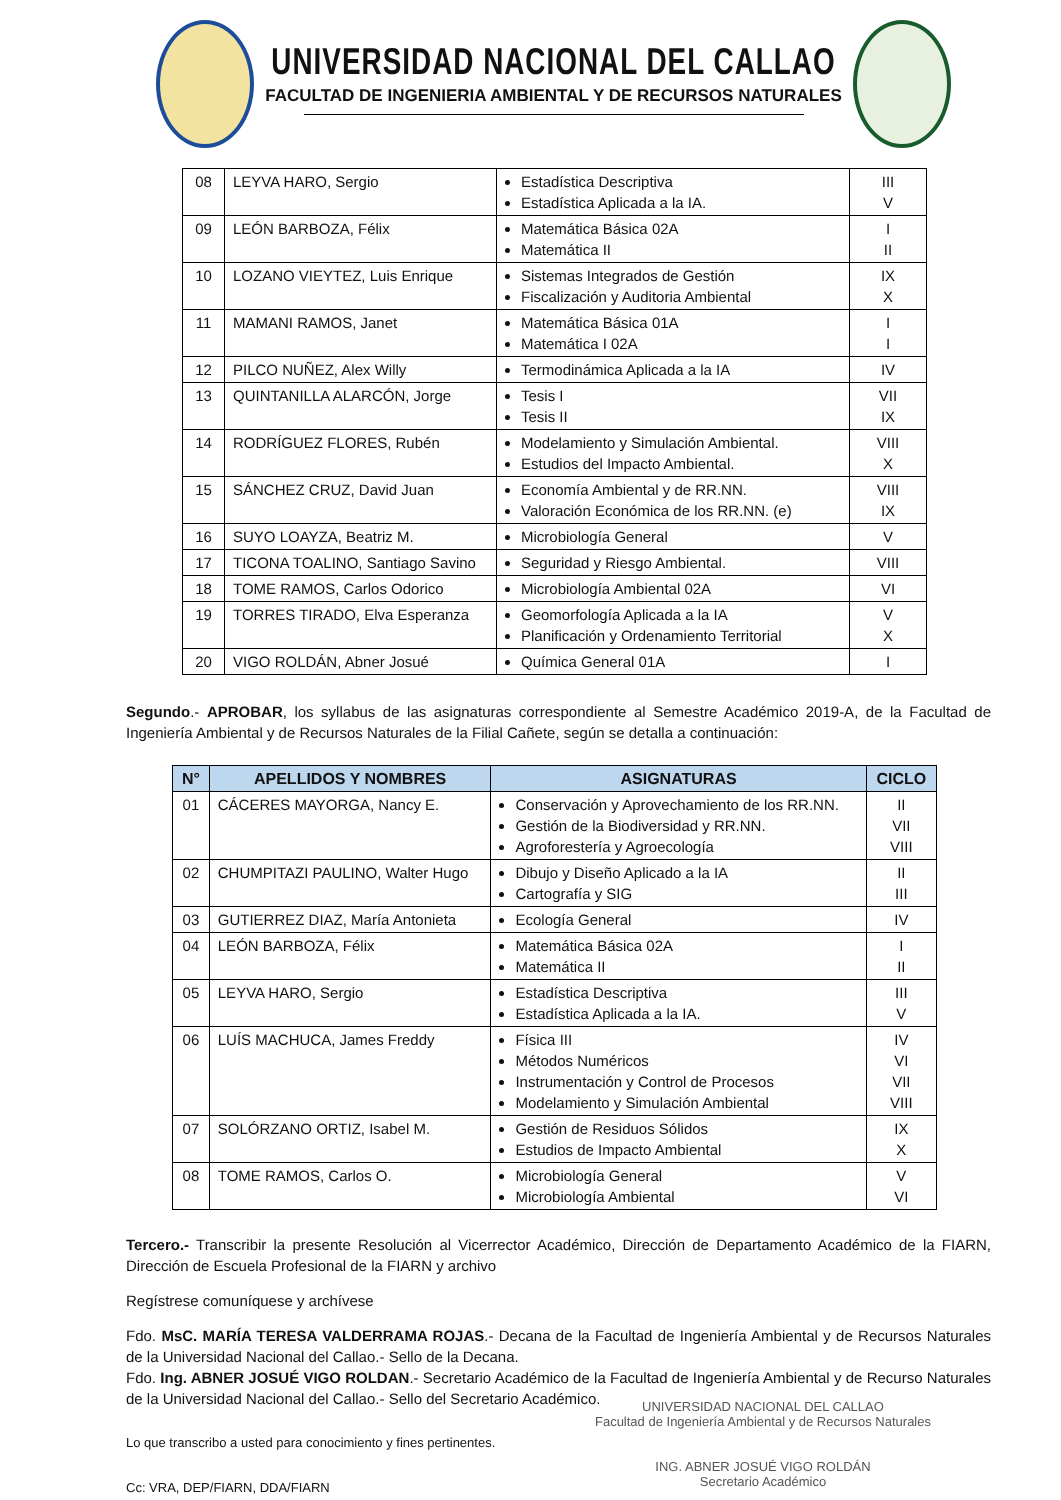UNIVERSIDAD NACIONAL DEL CALLAO
FACULTAD DE INGENIERIA AMBIENTAL Y DE RECURSOS NATURALES
| 08 | LEYVA HARO, Sergio | Estadística Descriptiva Estadística Aplicada a la IA. | III V |
| 09 | LEÓN BARBOZA, Félix | Matemática Básica 02A Matemática II | I II |
| 10 | LOZANO VIEYTEZ, Luis Enrique | Sistemas Integrados de Gestión Fiscalización y Auditoria Ambiental | IX X |
| 11 | MAMANI RAMOS, Janet | Matemática Básica 01A Matemática I 02A | I I |
| 12 | PILCO NUÑEZ, Alex Willy | Termodinámica Aplicada a la IA | IV |
| 13 | QUINTANILLA ALARCÓN, Jorge | Tesis I Tesis II | VII IX |
| 14 | RODRÍGUEZ FLORES, Rubén | Modelamiento y Simulación Ambiental. Estudios del Impacto Ambiental. | VIII X |
| 15 | SÁNCHEZ CRUZ, David Juan | Economía Ambiental y de RR.NN. Valoración Económica de los RR.NN. (e) | VIII IX |
| 16 | SUYO LOAYZA, Beatriz M. | Microbiología General | V |
| 17 | TICONA TOALINO, Santiago Savino | Seguridad y Riesgo Ambiental. | VIII |
| 18 | TOME RAMOS, Carlos Odorico | Microbiología Ambiental 02A | VI |
| 19 | TORRES TIRADO, Elva Esperanza | Geomorfología Aplicada a la IA Planificación y Ordenamiento Territorial | V X |
| 20 | VIGO ROLDÁN, Abner Josué | Química General 01A | I |
Segundo.- APROBAR, los syllabus de las asignaturas correspondiente al Semestre Académico 2019-A, de la Facultad de Ingeniería Ambiental y de Recursos Naturales de la Filial Cañete, según se detalla a continuación:
| N° | APELLIDOS Y NOMBRES | ASIGNATURAS | CICLO |
| --- | --- | --- | --- |
| 01 | CÁCERES MAYORGA, Nancy E. | Conservación y Aprovechamiento de los RR.NN. Gestión de la Biodiversidad y RR.NN. Agroforestería y Agroecología | II VII VIII |
| 02 | CHUMPITAZI PAULINO, Walter Hugo | Dibujo y Diseño Aplicado a la IA Cartografía y SIG | II III |
| 03 | GUTIERREZ DIAZ, María Antonieta | Ecología General | IV |
| 04 | LEÓN BARBOZA, Félix | Matemática Básica 02A Matemática II | I II |
| 05 | LEYVA HARO, Sergio | Estadística Descriptiva Estadística Aplicada a la IA. | III V |
| 06 | LUÍS MACHUCA, James Freddy | Física III Métodos Numéricos Instrumentación y Control de Procesos Modelamiento y Simulación Ambiental | IV VI VII VIII |
| 07 | SOLÓRZANO ORTIZ, Isabel M. | Gestión de Residuos Sólidos Estudios de Impacto Ambiental | IX X |
| 08 | TOME RAMOS, Carlos O. | Microbiología General Microbiología Ambiental | V VI |
Tercero.- Transcribir la presente Resolución al Vicerrector Académico, Dirección de Departamento Académico de la FIARN, Dirección de Escuela Profesional de la FIARN y archivo
Regístrese comuníquese y archívese
Fdo. MsC. MARÍA TERESA VALDERRAMA ROJAS.- Decana de la Facultad de Ingeniería Ambiental y de Recursos Naturales de la Universidad Nacional del Callao.- Sello de la Decana.
Fdo. Ing. ABNER JOSUÉ VIGO ROLDAN.- Secretario Académico de la Facultad de Ingeniería Ambiental y de Recurso Naturales de la Universidad Nacional del Callao.- Sello del Secretario Académico.
Lo que transcribo a usted para conocimiento y fines pertinentes.
Cc: VRA, DEP/FIARN, DDA/FIARN
UNIVERSIDAD NACIONAL DEL CALLAO
Facultad de Ingeniería Ambiental y de Recursos Naturales
ING. ABNER JOSUÉ VIGO ROLDÁN
Secretario Académico